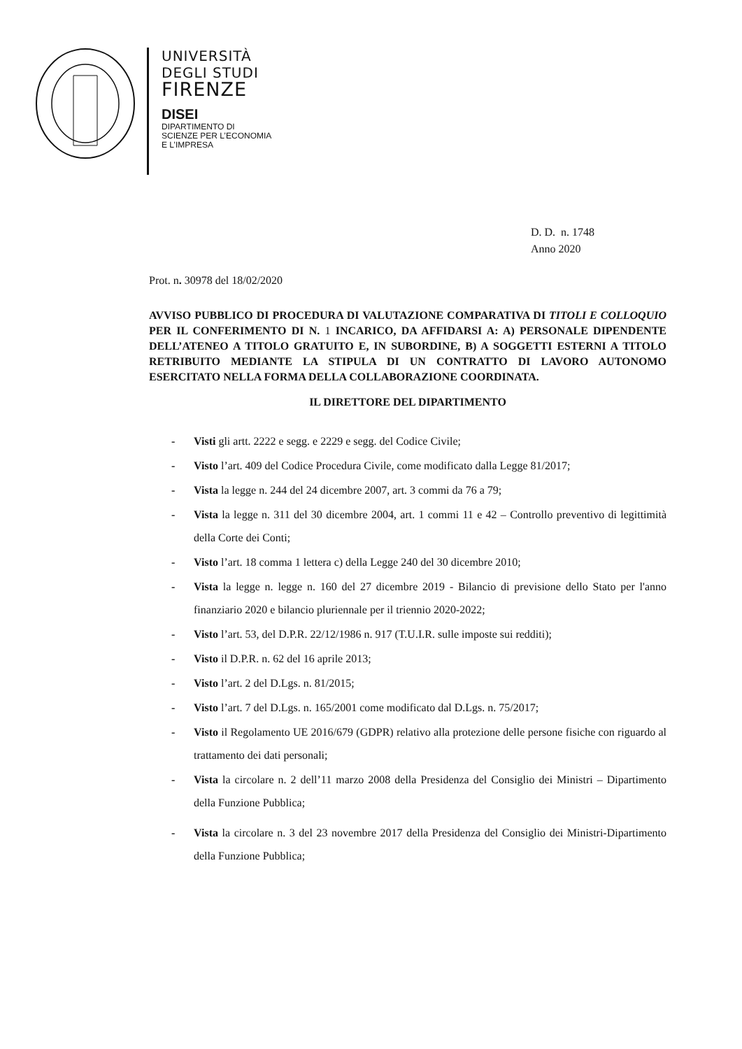UNIVERSITÀ
DEGLI STUDI
FIRENZE
DISEI
DIPARTIMENTO DI
SCIENZE PER L’ECONOMIA
E L’IMPRESA
D. D. n. 1748
Anno 2020
Prot. n. 30978 del 18/02/2020
AVVISO PUBBLICO DI PROCEDURA DI VALUTAZIONE COMPARATIVA DI TITOLI E COLLOQUIO PER IL CONFERIMENTO DI N. 1 INCARICO, DA AFFIDARSI A: A) PERSONALE DIPENDENTE DELL’ATENEO A TITOLO GRATUITO E, IN SUBORDINE, B) A SOGGETTI ESTERNI A TITOLO RETRIBUITO MEDIANTE LA STIPULA DI UN CONTRATTO DI LAVORO AUTONOMO ESERCITATO NELLA FORMA DELLA COLLABORAZIONE COORDINATA.
IL DIRETTORE DEL DIPARTIMENTO
- Visti gli artt. 2222 e segg. e 2229 e segg. del Codice Civile;
- Visto l’art. 409 del Codice Procedura Civile, come modificato dalla Legge 81/2017;
- Vista la legge n. 244 del 24 dicembre 2007, art. 3 commi da 76 a 79;
- Vista la legge n. 311 del 30 dicembre 2004, art. 1 commi 11 e 42 – Controllo preventivo di legittimità della Corte dei Conti;
- Visto l’art. 18 comma 1 lettera c) della Legge 240 del 30 dicembre 2010;
- Vista la legge n. legge n. 160 del 27 dicembre 2019 - Bilancio di previsione dello Stato per l'anno finanziario 2020 e bilancio pluriennale per il triennio 2020-2022;
- Visto l’art. 53, del D.P.R. 22/12/1986 n. 917 (T.U.I.R. sulle imposte sui redditi);
- Visto il D.P.R. n. 62 del 16 aprile 2013;
- Visto l’art. 2 del D.Lgs. n. 81/2015;
- Visto l’art. 7 del D.Lgs. n. 165/2001 come modificato dal D.Lgs. n. 75/2017;
- Visto il Regolamento UE 2016/679 (GDPR) relativo alla protezione delle persone fisiche con riguardo al trattamento dei dati personali;
- Vista la circolare n. 2 dell’11 marzo 2008 della Presidenza del Consiglio dei Ministri – Dipartimento della Funzione Pubblica;
- Vista la circolare n. 3 del 23 novembre 2017 della Presidenza del Consiglio dei Ministri-Dipartimento della Funzione Pubblica;